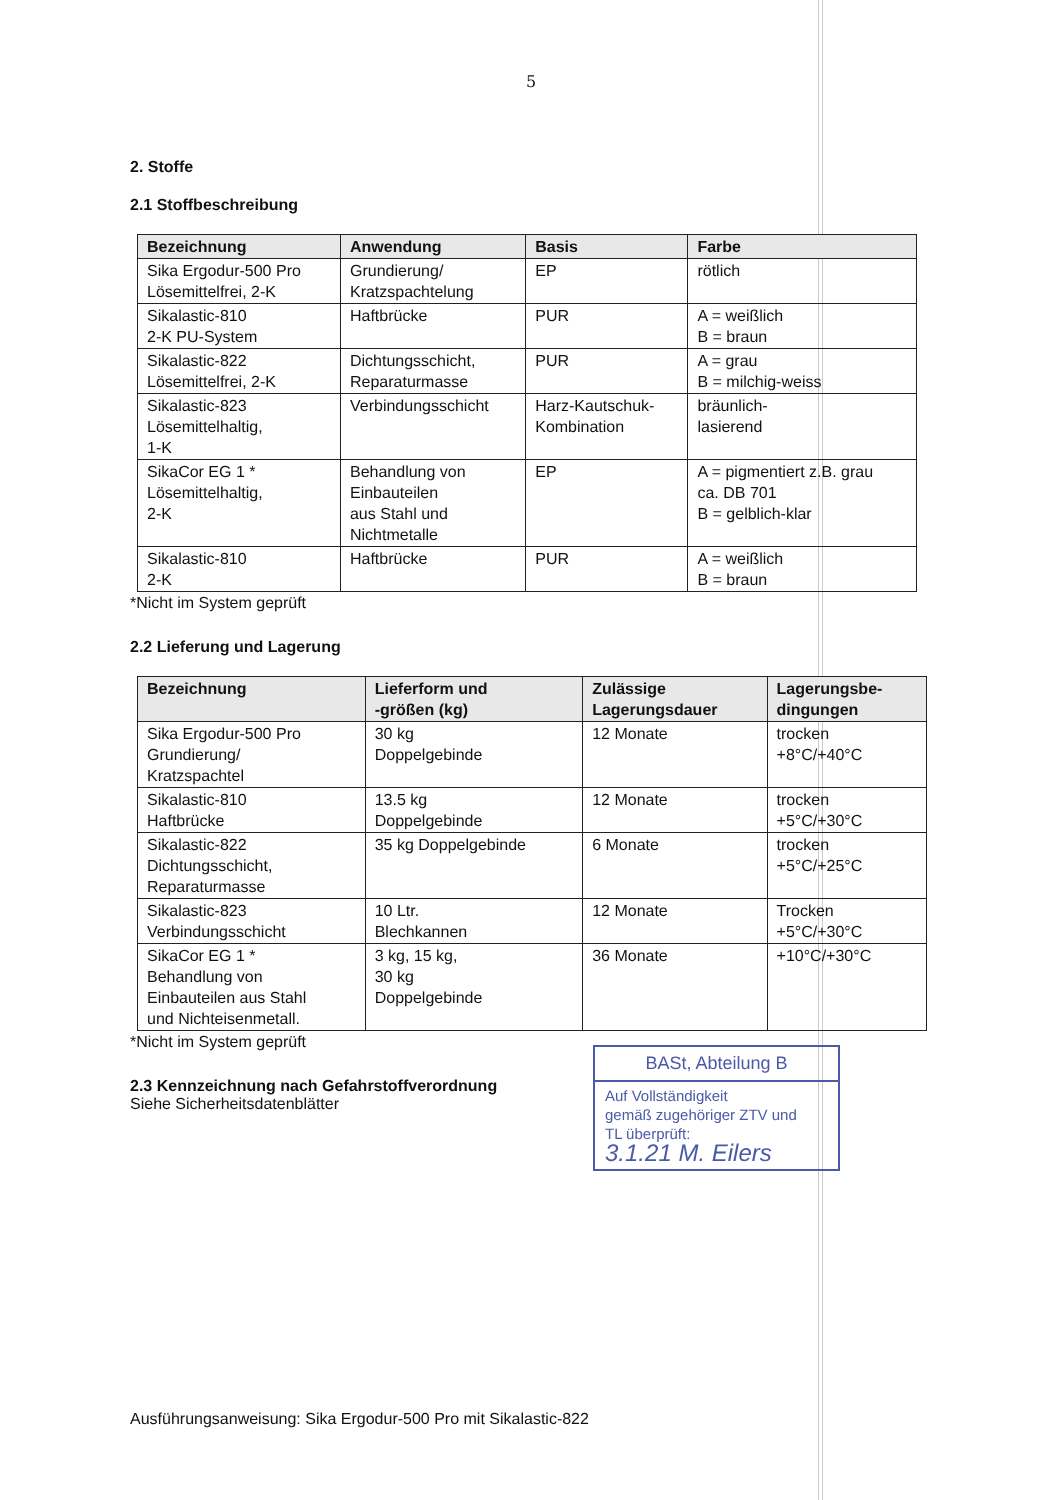5
2. Stoffe
2.1 Stoffbeschreibung
| Bezeichnung | Anwendung | Basis | Farbe |
| --- | --- | --- | --- |
| Sika Ergodur-500 Pro Lösemittelfrei, 2-K | Grundierung/ Kratzspachtelung | EP | rötlich |
| Sikalastic-810 2-K PU-System | Haftbrücke | PUR | A = weißlich B = braun |
| Sikalastic-822 Lösemittelfrei, 2-K | Dichtungsschicht, Reparaturmasse | PUR | A = grau B = milchig-weiss |
| Sikalastic-823 Lösemittelhaltig, 1-K | Verbindungsschicht | Harz-Kautschuk- Kombination | bräunlich- lasierend |
| SikaCor EG 1 * Lösemittelhaltig, 2-K | Behandlung von Einbauteilen aus Stahl und Nichtmetalle | EP | A = pigmentiert z.B. grau ca. DB 701 B = gelblich-klar |
| Sikalastic-810 2-K | Haftbrücke | PUR | A = weißlich B = braun |
*Nicht im System geprüft
2.2 Lieferung und Lagerung
| Bezeichnung | Lieferform und -größen (kg) | Zulässige Lagerungsdauer | Lagerungsbe- dingungen |
| --- | --- | --- | --- |
| Sika Ergodur-500 Pro Grundierung/ Kratzspachtel | 30 kg Doppelgebinde | 12 Monate | trocken +8°C/+40°C |
| Sikalastic-810 Haftbrücke | 13.5 kg Doppelgebinde | 12 Monate | trocken +5°C/+30°C |
| Sikalastic-822 Dichtungsschicht, Reparaturmasse | 35 kg Doppelgebinde | 6 Monate | trocken +5°C/+25°C |
| Sikalastic-823 Verbindungsschicht | 10 Ltr. Blechkannen | 12 Monate | Trocken +5°C/+30°C |
| SikaCor EG 1 * Behandlung von Einbauteilen aus Stahl und Nichteisenmetall. | 3 kg, 15 kg, 30 kg Doppelgebinde | 36 Monate | +10°C/+30°C |
*Nicht im System geprüft
2.3 Kennzeichnung nach Gefahrstoffverordnung
Siehe Sicherheitsdatenblätter
BASt, Abteilung B
Auf Vollständigkeit
gemäß zugehöriger ZTV und
TL überprüft:
3.1.21 M. Eilers
Ausführungsanweisung: Sika Ergodur-500 Pro mit Sikalastic-822